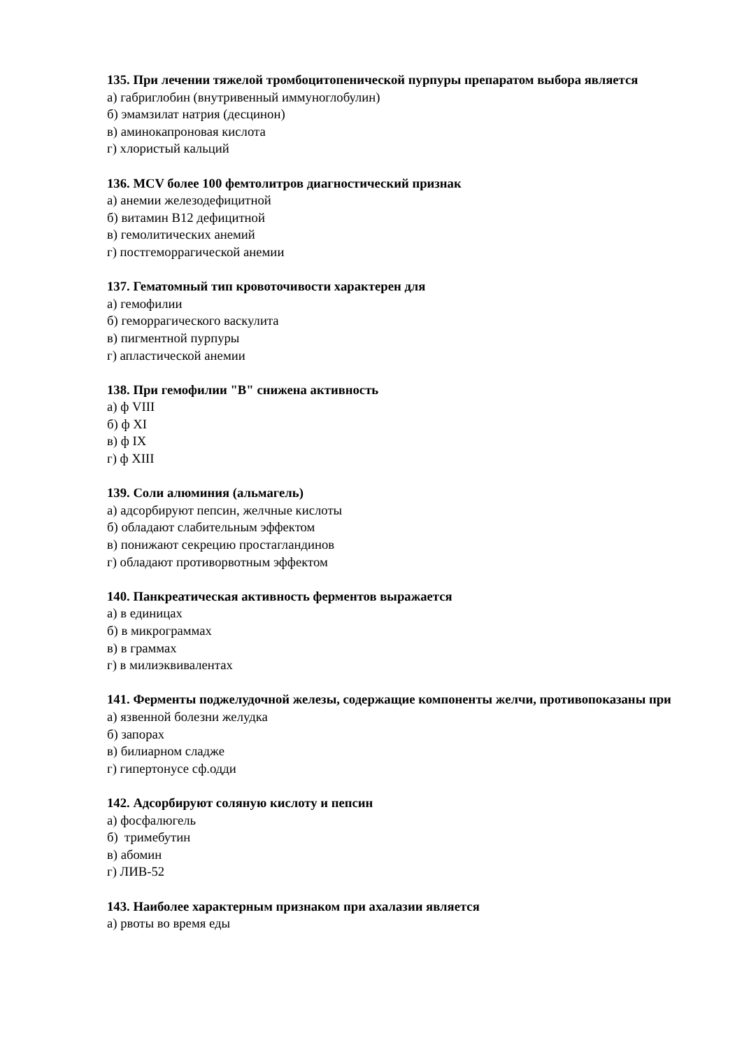135. При лечении тяжелой тромбоцитопенической пурпуры препаратом выбора является
а) габриглобин (внутривенный иммуноглобулин)
б) эмамзилат натрия (десцинон)
в) аминокапроновая кислота
г) хлористый кальций
136. MCV более 100 фемтолитров диагностический признак
а) анемии железодефицитной
б) витамин В12 дефицитной
в) гемолитических анемий
г) постгеморрагической анемии
137. Гематомный тип кровоточивости характерен для
а) гемофилии
б) геморрагического васкулита
в) пигментной пурпуры
г) апластической анемии
138. При гемофилии "В" снижена активность
а) ф VIII
б) ф XI
в) ф IX
г) ф XIII
139. Соли алюминия (альмагель)
а) адсорбируют пепсин, желчные кислоты
б) обладают слабительным эффектом
в) понижают секрецию простагландинов
г) обладают противорвотным эффектом
140. Панкреатическая активность ферментов выражается
а) в единицах
б) в микрограммах
в) в граммах
г) в милиэквивалентах
141. Ферменты поджелудочной железы, содержащие компоненты желчи, противопоказаны при
а) язвенной болезни желудка
б) запорах
в) билиарном сладже
г) гипертонусе сф.одди
142. Адсорбируют соляную кислоту и пепсин
а) фосфалюгель
б) тримебутин
в) абомин
г) ЛИВ-52
143. Наиболее характерным признаком при ахалазии является
а) рвоты во время еды